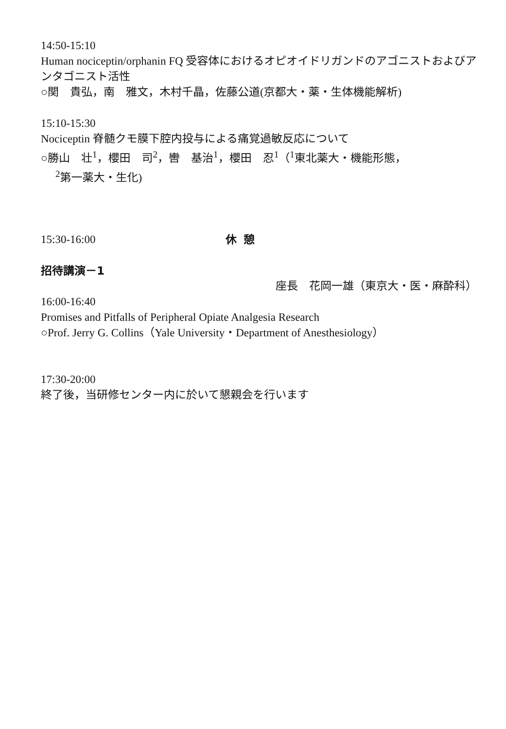14:50-15:10
Human nociceptin/orphanin FQ 受容体におけるオピオイドリガンドのアゴニストおよびアンタゴニスト活性
○関　貴弘，南　雅文，木村千晶，佐藤公道(京都大・薬・生体機能解析)
15:10-15:30
Nociceptin 脊髄クモ膜下腔内投与による痛覚過敏反応について
○勝山　壮<sup>1</sup>，櫻田　司<sup>2</sup>，轡　基治<sup>1</sup>，櫻田　忍<sup>1</sup>（<sup>1</sup>東北薬大・機能形態，
<sup>2</sup> 第一薬大・生化)
15:30-16:00 休憩
招待講演－1
座長　花岡一雄（東京大・医・麻酔科）
16:00-16:40
Promises and Pitfalls of Peripheral Opiate Analgesia Research
○Prof. Jerry G. Collins（Yale University・Department of Anesthesiology）
17:30-20:00
終了後，当研修センター内に於いて懇親会を行います